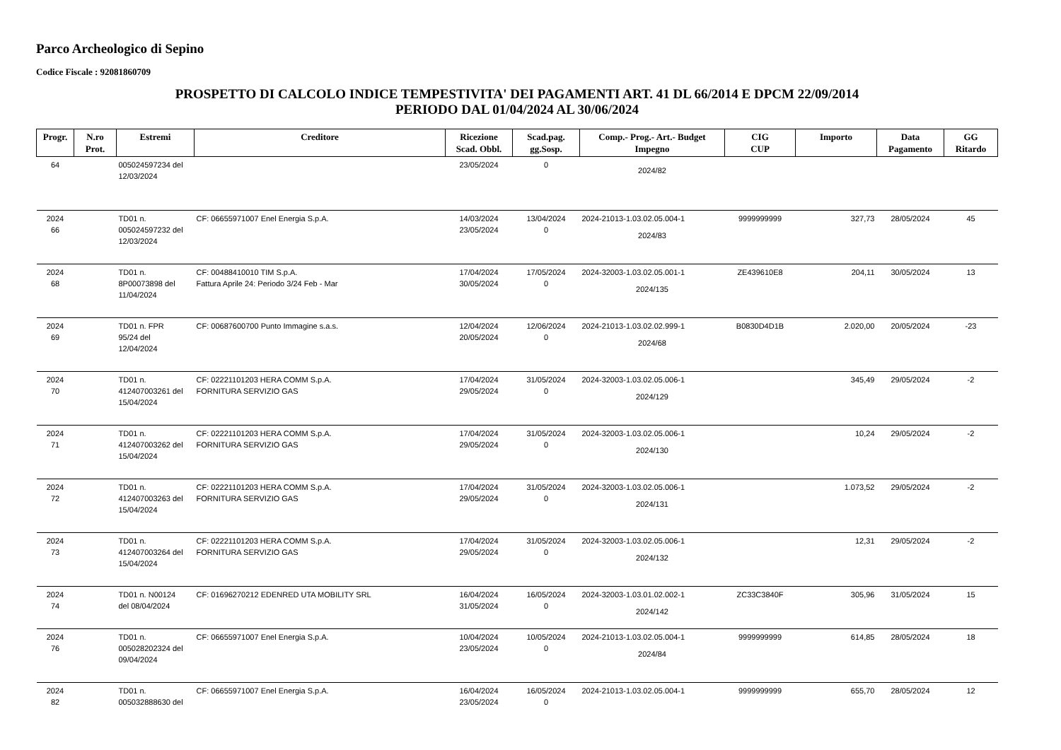Parco Archeologico di Sepino
Codice Fiscale : 92081860709
PROSPETTO DI CALCOLO INDICE TEMPESTIVITA' DEI PAGAMENTI ART. 41 DL 66/2014 E DPCM 22/09/2014
PERIODO DAL 01/04/2024 AL 30/06/2024
| Progr. | N.ro Prot. | Estremi | Creditore | Ricezione Scad. Obbl. | Scad.pag. gg.Sosp. | Comp.- Prog.- Art.- Budget Impegno | CIG CUP | Importo | Data Pagamento | GG Ritardo |
| --- | --- | --- | --- | --- | --- | --- | --- | --- | --- | --- |
| 64 | | 005024597234 del 12/03/2024 | | 23/05/2024 | 0 | 2024/82 | | | | |
| 2024 66 | | TD01 n. 005024597232 del 12/03/2024 | CF: 06655971007 Enel Energia S.p.A. | 14/03/2024 23/05/2024 | 13/04/2024 0 | 2024-21013-1.03.02.05.004-1 2024/83 | 9999999999 | 327,73 | 28/05/2024 | 45 |
| 2024 68 | | TD01 n. 8P00073898 del 11/04/2024 | CF: 00488410010 TIM S.p.A. Fattura Aprile 24: Periodo 3/24 Feb - Mar | 17/04/2024 30/05/2024 | 17/05/2024 0 | 2024-32003-1.03.02.05.001-1 2024/135 | ZE439610E8 | 204,11 | 30/05/2024 | 13 |
| 2024 69 | | TD01 n. FPR 95/24 del 12/04/2024 | CF: 00687600700 Punto Immagine s.a.s. | 12/04/2024 20/05/2024 | 12/06/2024 0 | 2024-21013-1.03.02.02.999-1 2024/68 | B0830D4D1B | 2.020,00 | 20/05/2024 | -23 |
| 2024 70 | | TD01 n. 412407003261 del 15/04/2024 | CF: 02221101203 HERA COMM S.p.A. FORNITURA SERVIZIO GAS | 17/04/2024 29/05/2024 | 31/05/2024 0 | 2024-32003-1.03.02.05.006-1 2024/129 | | 345,49 | 29/05/2024 | -2 |
| 2024 71 | | TD01 n. 412407003262 del 15/04/2024 | CF: 02221101203 HERA COMM S.p.A. FORNITURA SERVIZIO GAS | 17/04/2024 29/05/2024 | 31/05/2024 0 | 2024-32003-1.03.02.05.006-1 2024/130 | | 10,24 | 29/05/2024 | -2 |
| 2024 72 | | TD01 n. 412407003263 del 15/04/2024 | CF: 02221101203 HERA COMM S.p.A. FORNITURA SERVIZIO GAS | 17/04/2024 29/05/2024 | 31/05/2024 0 | 2024-32003-1.03.02.05.006-1 2024/131 | | 1.073,52 | 29/05/2024 | -2 |
| 2024 73 | | TD01 n. 412407003264 del 15/04/2024 | CF: 02221101203 HERA COMM S.p.A. FORNITURA SERVIZIO GAS | 17/04/2024 29/05/2024 | 31/05/2024 0 | 2024-32003-1.03.02.05.006-1 2024/132 | | 12,31 | 29/05/2024 | -2 |
| 2024 74 | | TD01 n. N00124 del 08/04/2024 | CF: 01696270212 EDENRED UTA MOBILITY SRL | 16/04/2024 31/05/2024 | 16/05/2024 0 | 2024-32003-1.03.01.02.002-1 2024/142 | ZC33C3840F | 305,96 | 31/05/2024 | 15 |
| 2024 76 | | TD01 n. 005028202324 del 09/04/2024 | CF: 06655971007 Enel Energia S.p.A. | 10/04/2024 23/05/2024 | 10/05/2024 0 | 2024-21013-1.03.02.05.004-1 2024/84 | 9999999999 | 614,85 | 28/05/2024 | 18 |
| 2024 82 | | TD01 n. 005032888630 del | CF: 06655971007 Enel Energia S.p.A. | 16/04/2024 23/05/2024 | 16/05/2024 0 | 2024-21013-1.03.02.05.004-1 | 9999999999 | 655,70 | 28/05/2024 | 12 |